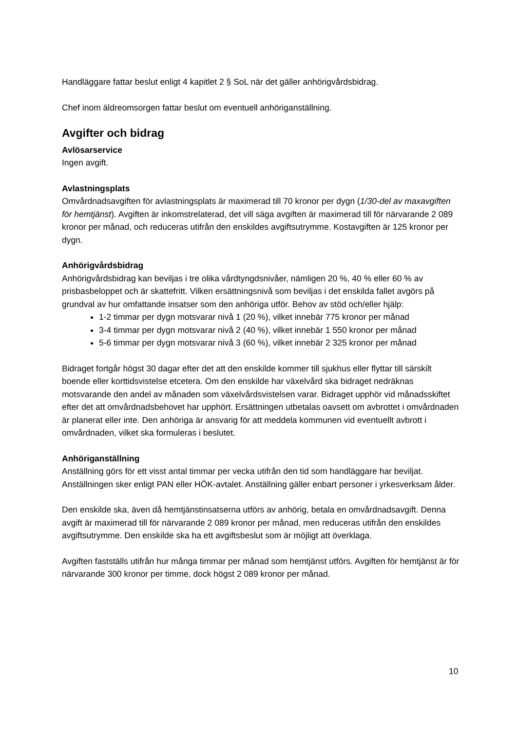Handläggare fattar beslut enligt 4 kapitlet 2 § SoL när det gäller anhörigvårdsbidrag.
Chef inom äldreomsorgen fattar beslut om eventuell anhöriganställning.
Avgifter och bidrag
Avlösarservice
Ingen avgift.
Avlastningsplats
Omvårdnadsavgiften för avlastningsplats är maximerad till 70 kronor per dygn (1/30-del av maxavgiften för hemtjänst). Avgiften är inkomstrelaterad, det vill säga avgiften är maximerad till för närvarande 2 089 kronor per månad, och reduceras utifrån den enskildes avgiftsutrymme. Kostavgiften är 125 kronor per dygn.
Anhörigvårdsbidrag
Anhörigvårdsbidrag kan beviljas i tre olika vårdtyngdsnivåer, nämligen 20 %, 40 % eller 60 % av prisbasbeloppet och är skattefritt. Vilken ersättningsnivå som beviljas i det enskilda fallet avgörs på grundval av hur omfattande insatser som den anhöriga utför. Behov av stöd och/eller hjälp:
1-2 timmar per dygn motsvarar nivå 1 (20 %), vilket innebär 775 kronor per månad
3-4 timmar per dygn motsvarar nivå 2 (40 %), vilket innebär 1 550 kronor per månad
5-6 timmar per dygn motsvarar nivå 3 (60 %), vilket innebär 2 325 kronor per månad
Bidraget fortgår högst 30 dagar efter det att den enskilde kommer till sjukhus eller flyttar till särskilt boende eller korttidsvistelse etcetera. Om den enskilde har växelvård ska bidraget nedräknas motsvarande den andel av månaden som växelvårdsvistelsen varar. Bidraget upphör vid månadsskiftet efter det att omvårdnadsbehovet har upphört. Ersättningen utbetalas oavsett om avbrottet i omvårdnaden är planerat eller inte. Den anhöriga är ansvarig för att meddela kommunen vid eventuellt avbrott i omvårdnaden, vilket ska formuleras i beslutet.
Anhöriganställning
Anställning görs för ett visst antal timmar per vecka utifrån den tid som handläggare har beviljat. Anställningen sker enligt PAN eller HÖK-avtalet. Anställning gäller enbart personer i yrkesverksam ålder.
Den enskilde ska, även då hemtjänstinsatserna utförs av anhörig, betala en omvårdnadsavgift. Denna avgift är maximerad till för närvarande 2 089 kronor per månad, men reduceras utifrån den enskildes avgiftsutrymme. Den enskilde ska ha ett avgiftsbeslut som är möjligt att överklaga.
Avgiften fastställs utifrån hur många timmar per månad som hemtjänst utförs. Avgiften för hemtjänst är för närvarande 300 kronor per timme, dock högst 2 089 kronor per månad.
10